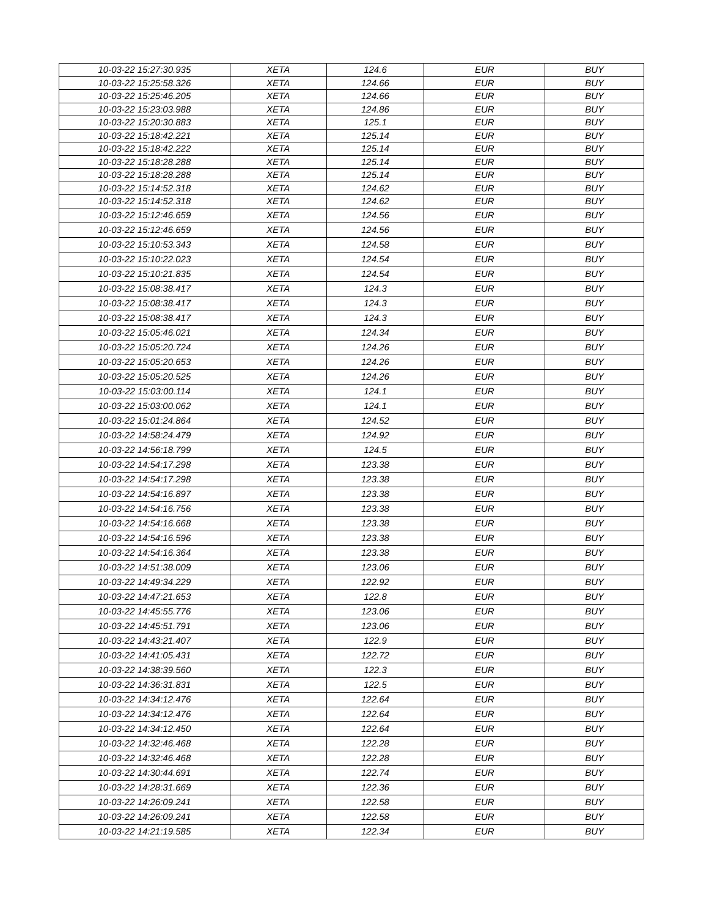| 10-03-22 15:27:30.935 | XETA | 124.6 | EUR | BUY |
| 10-03-22 15:25:58.326 | XETA | 124.66 | EUR | BUY |
| 10-03-22 15:25:46.205 | XETA | 124.66 | EUR | BUY |
| 10-03-22 15:23:03.988 | XETA | 124.86 | EUR | BUY |
| 10-03-22 15:20:30.883 | XETA | 125.1 | EUR | BUY |
| 10-03-22 15:18:42.221 | XETA | 125.14 | EUR | BUY |
| 10-03-22 15:18:42.222 | XETA | 125.14 | EUR | BUY |
| 10-03-22 15:18:28.288 | XETA | 125.14 | EUR | BUY |
| 10-03-22 15:18:28.288 | XETA | 125.14 | EUR | BUY |
| 10-03-22 15:14:52.318 | XETA | 124.62 | EUR | BUY |
| 10-03-22 15:14:52.318 | XETA | 124.62 | EUR | BUY |
| 10-03-22 15:12:46.659 | XETA | 124.56 | EUR | BUY |
| 10-03-22 15:12:46.659 | XETA | 124.56 | EUR | BUY |
| 10-03-22 15:10:53.343 | XETA | 124.58 | EUR | BUY |
| 10-03-22 15:10:22.023 | XETA | 124.54 | EUR | BUY |
| 10-03-22 15:10:21.835 | XETA | 124.54 | EUR | BUY |
| 10-03-22 15:08:38.417 | XETA | 124.3 | EUR | BUY |
| 10-03-22 15:08:38.417 | XETA | 124.3 | EUR | BUY |
| 10-03-22 15:08:38.417 | XETA | 124.3 | EUR | BUY |
| 10-03-22 15:05:46.021 | XETA | 124.34 | EUR | BUY |
| 10-03-22 15:05:20.724 | XETA | 124.26 | EUR | BUY |
| 10-03-22 15:05:20.653 | XETA | 124.26 | EUR | BUY |
| 10-03-22 15:05:20.525 | XETA | 124.26 | EUR | BUY |
| 10-03-22 15:03:00.114 | XETA | 124.1 | EUR | BUY |
| 10-03-22 15:03:00.062 | XETA | 124.1 | EUR | BUY |
| 10-03-22 15:01:24.864 | XETA | 124.52 | EUR | BUY |
| 10-03-22 14:58:24.479 | XETA | 124.92 | EUR | BUY |
| 10-03-22 14:56:18.799 | XETA | 124.5 | EUR | BUY |
| 10-03-22 14:54:17.298 | XETA | 123.38 | EUR | BUY |
| 10-03-22 14:54:17.298 | XETA | 123.38 | EUR | BUY |
| 10-03-22 14:54:16.897 | XETA | 123.38 | EUR | BUY |
| 10-03-22 14:54:16.756 | XETA | 123.38 | EUR | BUY |
| 10-03-22 14:54:16.668 | XETA | 123.38 | EUR | BUY |
| 10-03-22 14:54:16.596 | XETA | 123.38 | EUR | BUY |
| 10-03-22 14:54:16.364 | XETA | 123.38 | EUR | BUY |
| 10-03-22 14:51:38.009 | XETA | 123.06 | EUR | BUY |
| 10-03-22 14:49:34.229 | XETA | 122.92 | EUR | BUY |
| 10-03-22 14:47:21.653 | XETA | 122.8 | EUR | BUY |
| 10-03-22 14:45:55.776 | XETA | 123.06 | EUR | BUY |
| 10-03-22 14:45:51.791 | XETA | 123.06 | EUR | BUY |
| 10-03-22 14:43:21.407 | XETA | 122.9 | EUR | BUY |
| 10-03-22 14:41:05.431 | XETA | 122.72 | EUR | BUY |
| 10-03-22 14:38:39.560 | XETA | 122.3 | EUR | BUY |
| 10-03-22 14:36:31.831 | XETA | 122.5 | EUR | BUY |
| 10-03-22 14:34:12.476 | XETA | 122.64 | EUR | BUY |
| 10-03-22 14:34:12.476 | XETA | 122.64 | EUR | BUY |
| 10-03-22 14:34:12.450 | XETA | 122.64 | EUR | BUY |
| 10-03-22 14:32:46.468 | XETA | 122.28 | EUR | BUY |
| 10-03-22 14:32:46.468 | XETA | 122.28 | EUR | BUY |
| 10-03-22 14:30:44.691 | XETA | 122.74 | EUR | BUY |
| 10-03-22 14:28:31.669 | XETA | 122.36 | EUR | BUY |
| 10-03-22 14:26:09.241 | XETA | 122.58 | EUR | BUY |
| 10-03-22 14:26:09.241 | XETA | 122.58 | EUR | BUY |
| 10-03-22 14:21:19.585 | XETA | 122.34 | EUR | BUY |